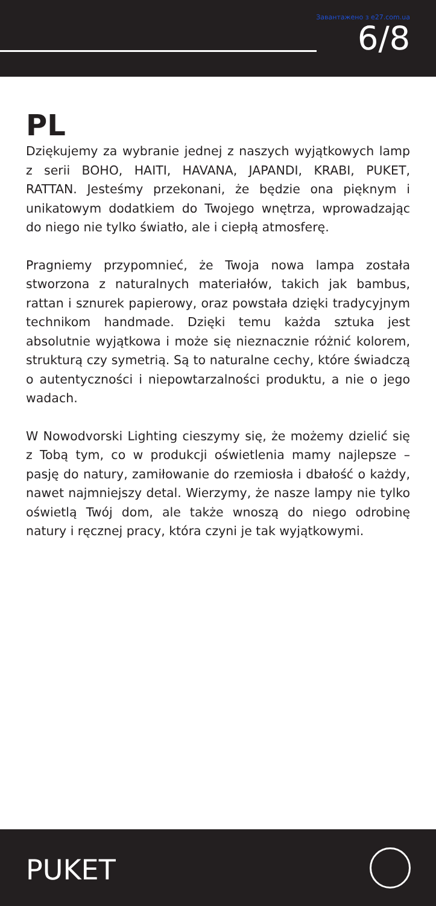Завантажено з e27.com.ua
6/8
PL
Dziękujemy za wybranie jednej z naszych wyjątkowych lamp z serii BOHO, HAITI, HAVANA, JAPANDI, KRABI, PUKET, RATTAN. Jesteśmy przekonani, że będzie ona pięknym i unikatowym dodatkiem do Twojego wnętrza, wprowadzając do niego nie tylko światło, ale i ciepłą atmosferę.
Pragniemy przypomnieć, że Twoja nowa lampa została stworzona z naturalnych materiałów, takich jak bambus, rattan i sznurek papierowy, oraz powstała dzięki tradycyjnym technikom handmade. Dzięki temu każda sztuka jest absolutnie wyjątkowa i może się nieznacznie różnić kolorem, strukturą czy symetrią. Są to naturalne cechy, które świadczą o autentyczności i niepowtarzalności produktu, a nie o jego wadach.
W Nowodvorski Lighting cieszymy się, że możemy dzielić się z Tobą tym, co w produkcji oświetlenia mamy najlepsze – pasję do natury, zamiłowanie do rzemiosła i dbałość o każdy, nawet najmniejszy detal. Wierzymy, że nasze lampy nie tylko oświetlą Twój dom, ale także wnoszą do niego odrobinę natury i ręcznej pracy, która czyni je tak wyjątkowymi.
PUKET